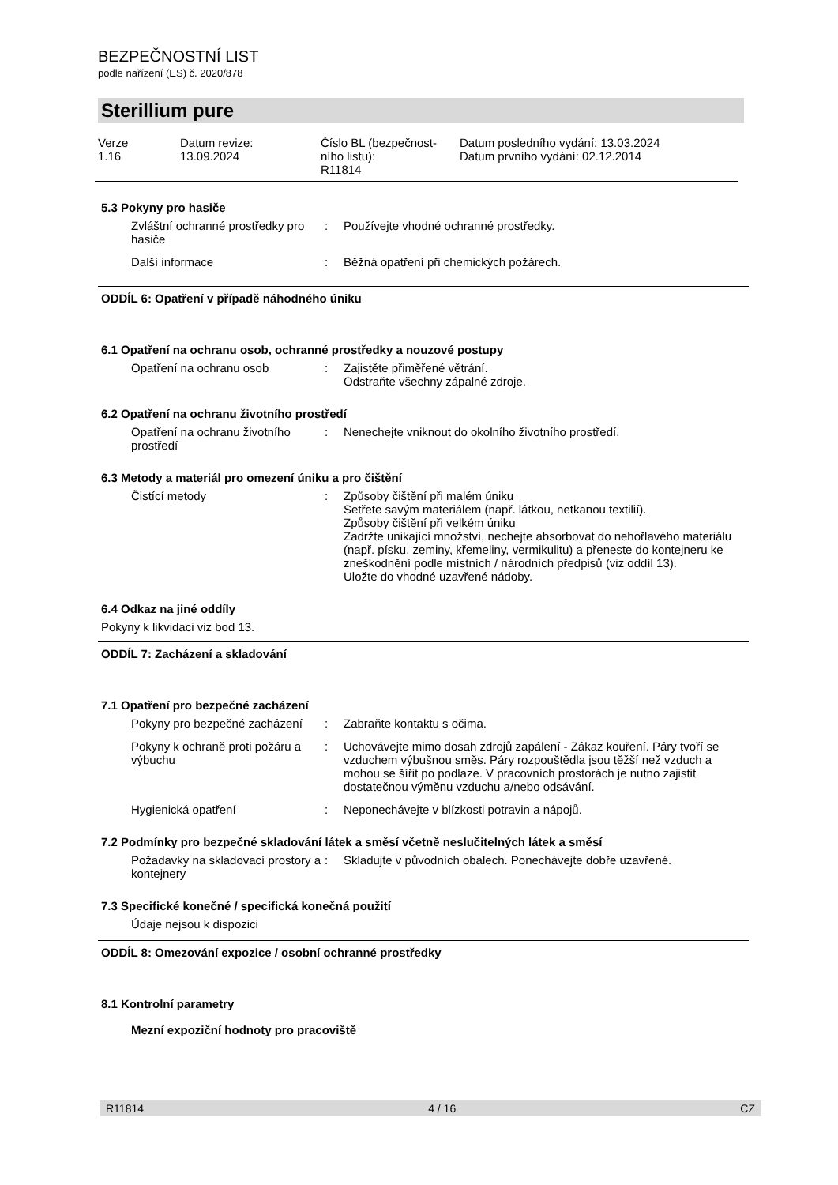BEZPEČNOSTNÍ LIST
podle nařízení (ES) č. 2020/878
Sterillium pure
Verze
1.16
Datum revize:
13.09.2024
Číslo BL (bezpečnost-
ního listu):
R11814
Datum posledního vydání: 13.03.2024
Datum prvního vydání: 02.12.2014
5.3 Pokyny pro hasiče
Zvláštní ochranné prostředky pro hasiče
: Používejte vhodné ochranné prostředky.
Další informace : Běžná opatření při chemických požárech.
ODDÍL 6: Opatření v případě náhodného úniku
6.1 Opatření na ochranu osob, ochranné prostředky a nouzové postupy
Opatření na ochranu osob : Zajistěte přiměřené větrání.
Odstraňte všechny zápalné zdroje.
6.2 Opatření na ochranu životního prostředí
Opatření na ochranu životního prostředí
: Nenechejte vniknout do okolního životního prostředí.
6.3 Metody a materiál pro omezení úniku a pro čištění
Čistící metody : Způsoby čištění při malém úniku
Setřete savým materiálem (např. látkou, netkanou textilií).
Způsoby čištění při velkém úniku
Zadržte unikající množství, nechejte absorbovat do nehořlavého materiálu (např. písku, zeminy, křemeliny, vermikulitu) a přeneste do kontejneru ke zneškodnění podle místních / národních předpisů (viz oddíl 13).
Uložte do vhodné uzavřené nádoby.
6.4 Odkaz na jiné oddíly
Pokyny k likvidaci viz bod 13.
ODDÍL 7: Zacházení a skladování
7.1 Opatření pro bezpečné zacházení
Pokyny pro bezpečné zacházení
: Zabraňte kontaktu s očima.
Pokyny k ochraně proti požáru a výbuchu
: Uchovávejte mimo dosah zdrojů zapálení - Zákaz kouření. Páry tvoří se vzduchem výbušnou směs. Páry rozpouštědla jsou těžší než vzduch a mohou se šířit po podlaze. V pracovních prostorách je nutno zajistit dostatečnou výměnu vzduchu a/nebo odsávání.
Hygienická opatření : Neponechávejte v blízkosti potravin a nápojů.
7.2 Podmínky pro bezpečné skladování látek a směsí včetně neslučitelných látek a směsí
Požadavky na skladovací prostory a kontejnery
: Skladujte v původních obalech. Ponechávejte dobře uzavřené.
7.3 Specifické konečné / specifická konečná použití
Údaje nejsou k dispozici
ODDÍL 8: Omezování expozice / osobní ochranné prostředky
8.1 Kontrolní parametry
Mezní expoziční hodnoty pro pracoviště
R11814 4 / 16 CZ